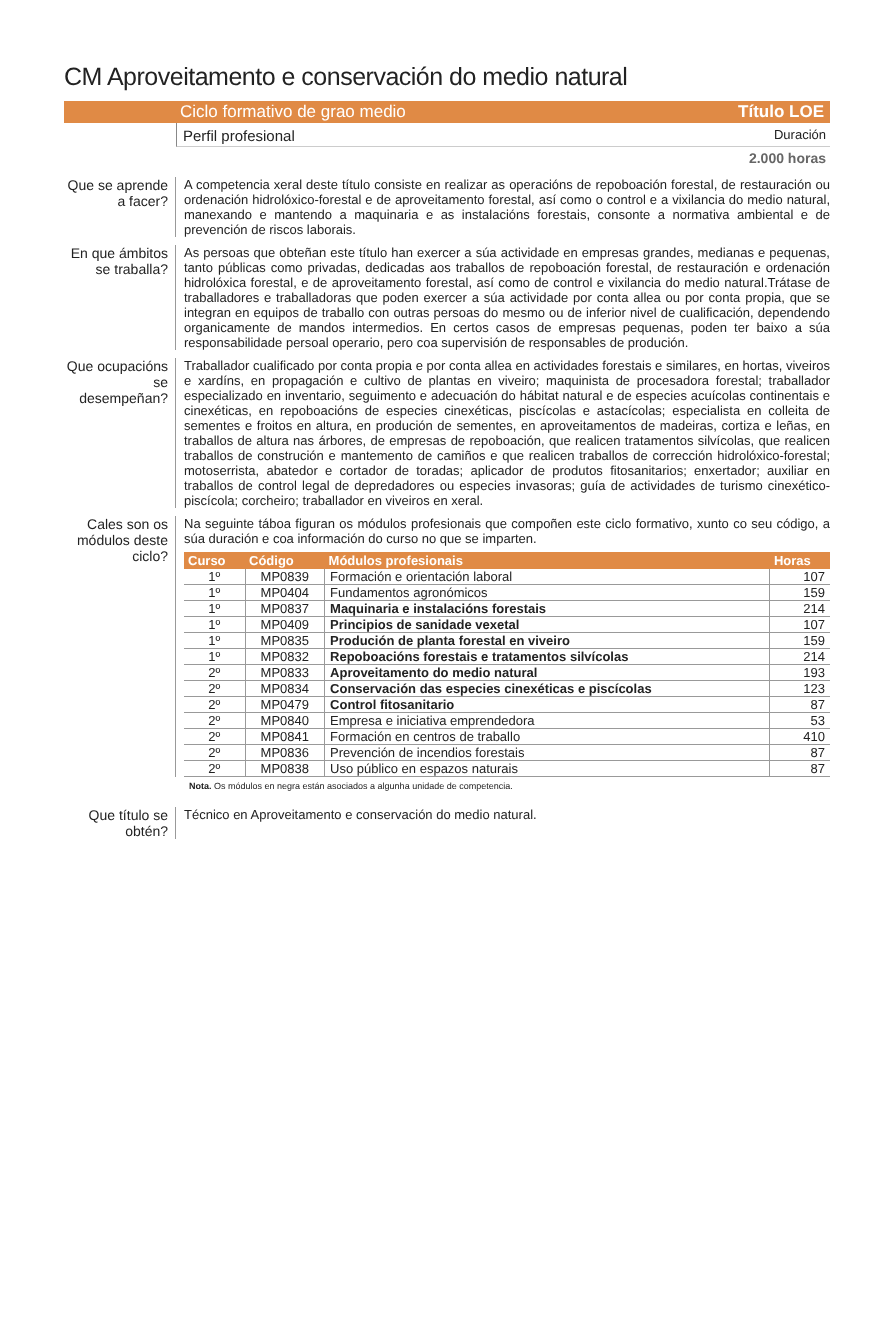CM Aproveitamento e conservación do medio natural
Ciclo formativo de grao medio Título LOE
Perfil profesional Duración
2.000 horas
Que se aprende a facer?
A competencia xeral deste título consiste en realizar as operacións de repoboación forestal, de restauración ou ordenación hidrolóxico-forestal e de aproveitamento forestal, así como o control e a vixilancia do medio natural, manexando e mantendo a maquinaria e as instalacións forestais, consonte a normativa ambiental e de prevención de riscos laborais.
En que ámbitos se traballa?
As persoas que obteñan este título han exercer a súa actividade en empresas grandes, medianas e pequenas, tanto públicas como privadas, dedicadas aos traballos de repoboación forestal, de restauración e ordenación hidrolóxica forestal, e de aproveitamento forestal, así como de control e vixilancia do medio natural.Trátase de traballadores e traballadoras que poden exercer a súa actividade por conta allea ou por conta propia, que se integran en equipos de traballo con outras persoas do mesmo ou de inferior nivel de cualificación, dependendo organicamente de mandos intermedios. En certos casos de empresas pequenas, poden ter baixo a súa responsabilidade persoal operario, pero coa supervisión de responsables de produción.
Que ocupacións se desempeñan?
Traballador cualificado por conta propia e por conta allea en actividades forestais e similares, en hortas, viveiros e xardíns, en propagación e cultivo de plantas en viveiro; maquinista de procesadora forestal; traballador especializado en inventario, seguimento e adecuación do hábitat natural e de especies acuícolas continentais e cinexéticas, en repoboacións de especies cinexéticas, piscícolas e astacícolas; especialista en colleita de sementes e froitos en altura, en produción de sementes, en aproveitamentos de madeiras, cortiza e leñas, en traballos de altura nas árbores, de empresas de repoboación, que realicen tratamentos silvícolas, que realicen traballos de construción e mantemento de camiños e que realicen traballos de corrección hidrolóxico-forestal; motoserrista, abatedor e cortador de toradas; aplicador de produtos fitosanitarios; enxertador; auxiliar en traballos de control legal de depredadores ou especies invasoras; guía de actividades de turismo cinexético-piscícola; corcheiro; traballador en viveiros en xeral.
Cales son os módulos deste ciclo?
Na seguinte táboa figuran os módulos profesionais que compoñen este ciclo formativo, xunto co seu código, a súa duración e coa información do curso no que se imparten.
| Curso | Código | Módulos profesionais | Horas |
| --- | --- | --- | --- |
| 1º | MP0839 | Formación e orientación laboral | 107 |
| 1º | MP0404 | Fundamentos agronómicos | 159 |
| 1º | MP0837 | Maquinaria e instalacións forestais | 214 |
| 1º | MP0409 | Principios de sanidade vexetal | 107 |
| 1º | MP0835 | Produción de planta forestal en viveiro | 159 |
| 1º | MP0832 | Repoboacións forestais e tratamentos silvícolas | 214 |
| 2º | MP0833 | Aproveitamento do medio natural | 193 |
| 2º | MP0834 | Conservación das especies cinexéticas e piscícolas | 123 |
| 2º | MP0479 | Control fitosanitario | 87 |
| 2º | MP0840 | Empresa e iniciativa emprendedora | 53 |
| 2º | MP0841 | Formación en centros de traballo | 410 |
| 2º | MP0836 | Prevención de incendios forestais | 87 |
| 2º | MP0838 | Uso público en espazos naturais | 87 |
Nota. Os módulos en negra están asociados a algunha unidade de competencia.
Que título se obtén?
Técnico en Aproveitamento e conservación do medio natural.